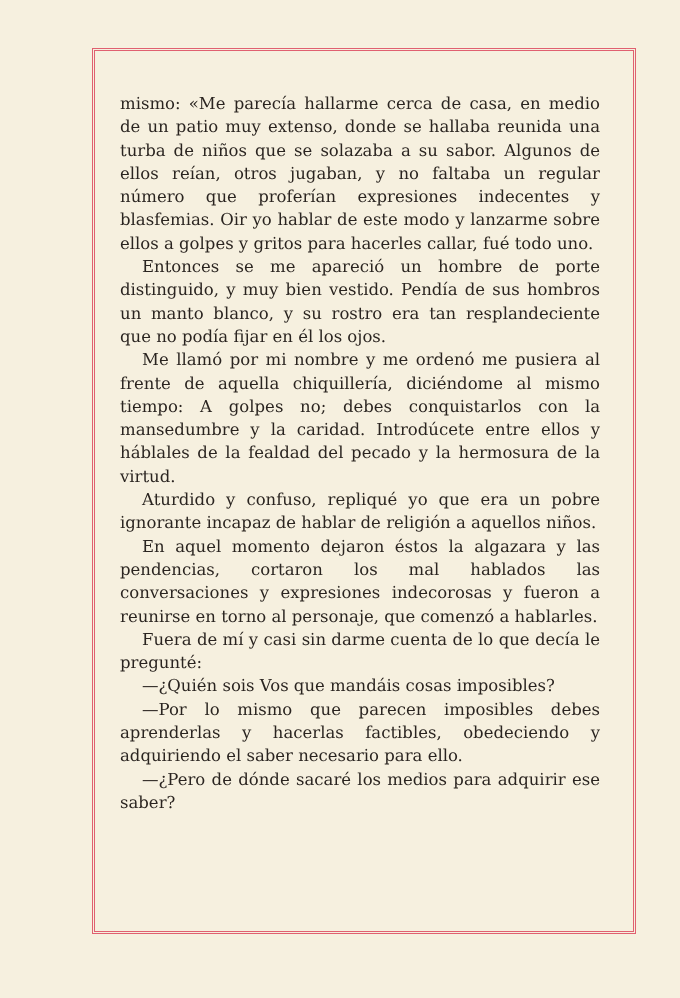mismo: «Me parecía hallarme cerca de casa, en medio de un patio muy extenso, donde se hallaba reunida una turba de niños que se solazaba a su sabor. Algunos de ellos reían, otros jugaban, y no faltaba un regular número que proferían expresiones indecentes y blasfemias. Oir yo hablar de este modo y lanzarme sobre ellos a golpes y gritos para hacerles callar, fué todo uno.
Entonces se me apareció un hombre de porte distinguido, y muy bien vestido. Pendía de sus hombros un manto blanco, y su rostro era tan resplandeciente que no podía fijar en él los ojos.
Me llamó por mi nombre y me ordenó me pusiera al frente de aquella chiquillería, diciéndome al mismo tiempo: A golpes no; debes conquistarlos con la mansedumbre y la caridad. Introdúcete entre ellos y háblales de la fealdad del pecado y la hermosura de la virtud.
Aturdido y confuso, repliqué yo que era un pobre ignorante incapaz de hablar de religión a aquellos niños.
En aquel momento dejaron éstos la algazara y las pendencias, cortaron los mal hablados las conversaciones y expresiones indecorosas y fueron a reunirse en torno al personaje, que comenzó a hablarles.
Fuera de mí y casi sin darme cuenta de lo que decía le pregunté:
—¿Quién sois Vos que mandáis cosas imposibles?
—Por lo mismo que parecen imposibles debes aprenderlas y hacerlas factibles, obedeciendo y adquiriendo el saber necesario para ello.
—¿Pero de dónde sacaré los medios para adquirir ese saber?